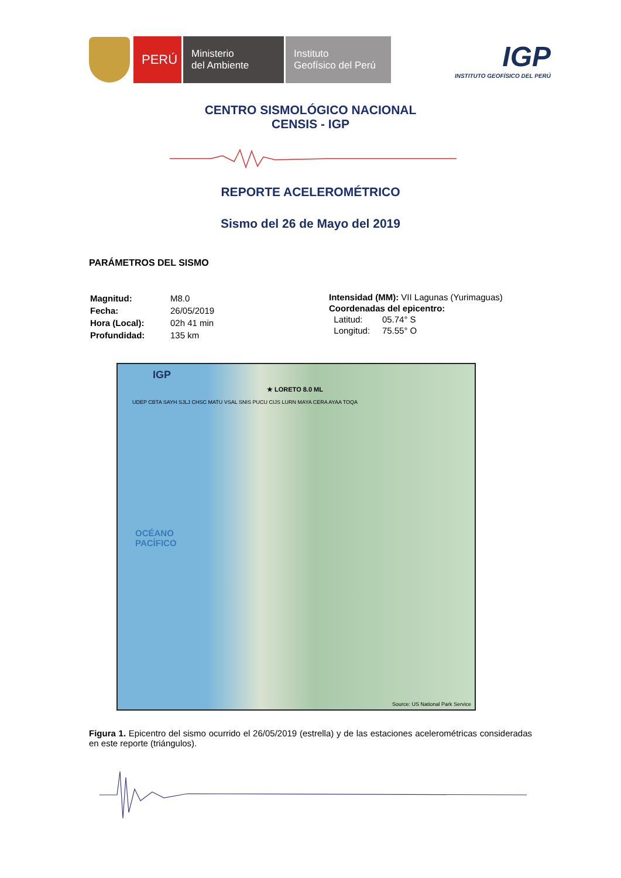PERÚ
Ministerio
del Ambiente
Instituto
Geofísico del Perú
IGP
INSTITUTO GEOFÍSICO DEL PERÚ
CENTRO SISMOLÓGICO NACIONAL
CENSIS - IGP
REPORTE ACELEROMÉTRICO
Sismo del 26 de Mayo del 2019
PARÁMETROS DEL SISMO
| Magnitud: | M8.0 |
| Fecha: | 26/05/2019 |
| Hora (Local): | 02h 41 min |
| Profundidad: | 135 km |
Intensidad (MM): VII Lagunas (Yurimaguas)
Coordenadas del epicentro:
Latitud: 05.74° S
Longitud: 75.55° O
IGP
★ LORETO 8.0 ML
UDEP CBTA SAYH SJLJ CHSC MATU VSAL SNIS PUCU CIJS LURN MAYA CERA AYAA TOQA
OCÉANO
PACÍFICO
Source: US National Park Service
Figura 1. Epicentro del sismo ocurrido el 26/05/2019 (estrella) y de las estaciones acelerométricas consideradas en este reporte (triángulos).